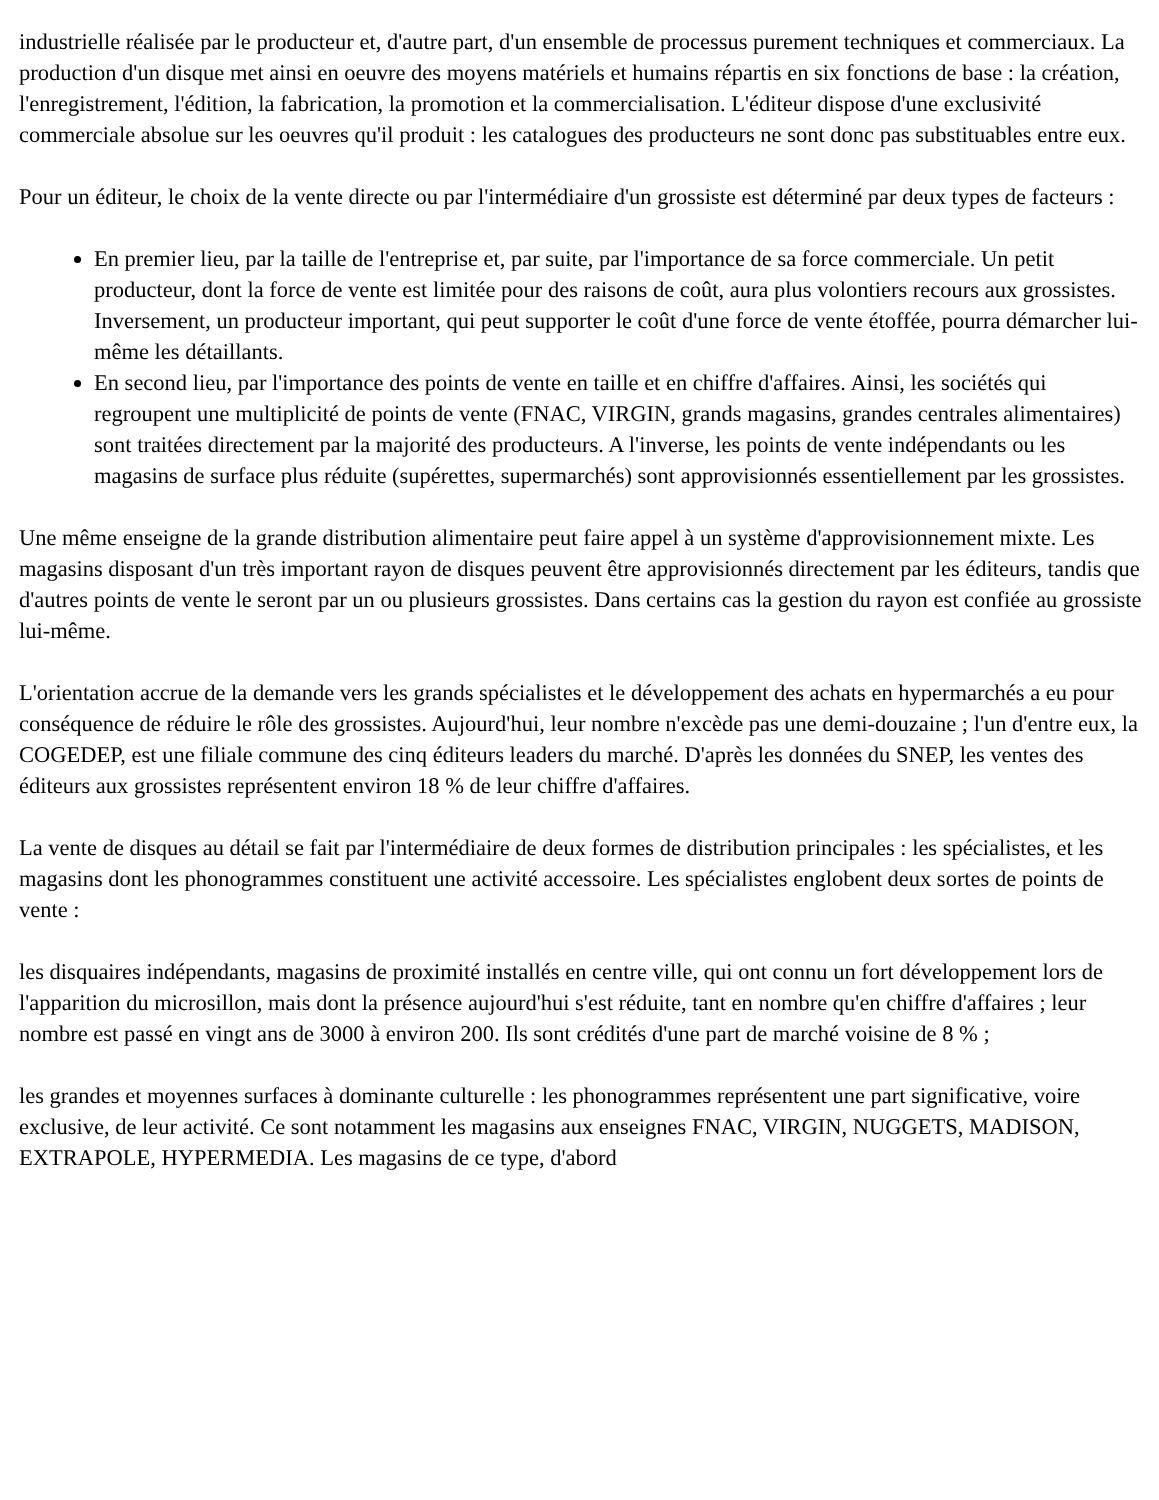industrielle réalisée par le producteur et, d'autre part, d'un ensemble de processus purement techniques et commerciaux. La production d'un disque met ainsi en oeuvre des moyens matériels et humains répartis en six fonctions de base : la création, l'enregistrement, l'édition, la fabrication, la promotion et la commercialisation. L'éditeur dispose d'une exclusivité commerciale absolue sur les oeuvres qu'il produit : les catalogues des producteurs ne sont donc pas substituables entre eux.
Pour un éditeur, le choix de la vente directe ou par l'intermédiaire d'un grossiste est déterminé par deux types de facteurs :
En premier lieu, par la taille de l'entreprise et, par suite, par l'importance de sa force commerciale. Un petit producteur, dont la force de vente est limitée pour des raisons de coût, aura plus volontiers recours aux grossistes. Inversement, un producteur important, qui peut supporter le coût d'une force de vente étoffée, pourra démarcher lui-même les détaillants.
En second lieu, par l'importance des points de vente en taille et en chiffre d'affaires. Ainsi, les sociétés qui regroupent une multiplicité de points de vente (FNAC, VIRGIN, grands magasins, grandes centrales alimentaires) sont traitées directement par la majorité des producteurs. A l'inverse, les points de vente indépendants ou les magasins de surface plus réduite (supérettes, supermarchés) sont approvisionnés essentiellement par les grossistes.
Une même enseigne de la grande distribution alimentaire peut faire appel à un système d'approvisionnement mixte. Les magasins disposant d'un très important rayon de disques peuvent être approvisionnés directement par les éditeurs, tandis que d'autres points de vente le seront par un ou plusieurs grossistes. Dans certains cas la gestion du rayon est confiée au grossiste lui-même.
L'orientation accrue de la demande vers les grands spécialistes et le développement des achats en hypermarchés a eu pour conséquence de réduire le rôle des grossistes. Aujourd'hui, leur nombre n'excède pas une demi-douzaine ; l'un d'entre eux, la COGEDEP, est une filiale commune des cinq éditeurs leaders du marché. D'après les données du SNEP, les ventes des éditeurs aux grossistes représentent environ 18 % de leur chiffre d'affaires.
La vente de disques au détail se fait par l'intermédiaire de deux formes de distribution principales : les spécialistes, et les magasins dont les phonogrammes constituent une activité accessoire. Les spécialistes englobent deux sortes de points de vente :
les disquaires indépendants, magasins de proximité installés en centre ville, qui ont connu un fort développement lors de l'apparition du microsillon, mais dont la présence aujourd'hui s'est réduite, tant en nombre qu'en chiffre d'affaires ; leur nombre est passé en vingt ans de 3000 à environ 200. Ils sont crédités d'une part de marché voisine de 8 % ;
les grandes et moyennes surfaces à dominante culturelle : les phonogrammes représentent une part significative, voire exclusive, de leur activité. Ce sont notamment les magasins aux enseignes FNAC, VIRGIN, NUGGETS, MADISON, EXTRAPOLE, HYPERMEDIA. Les magasins de ce type, d'abord